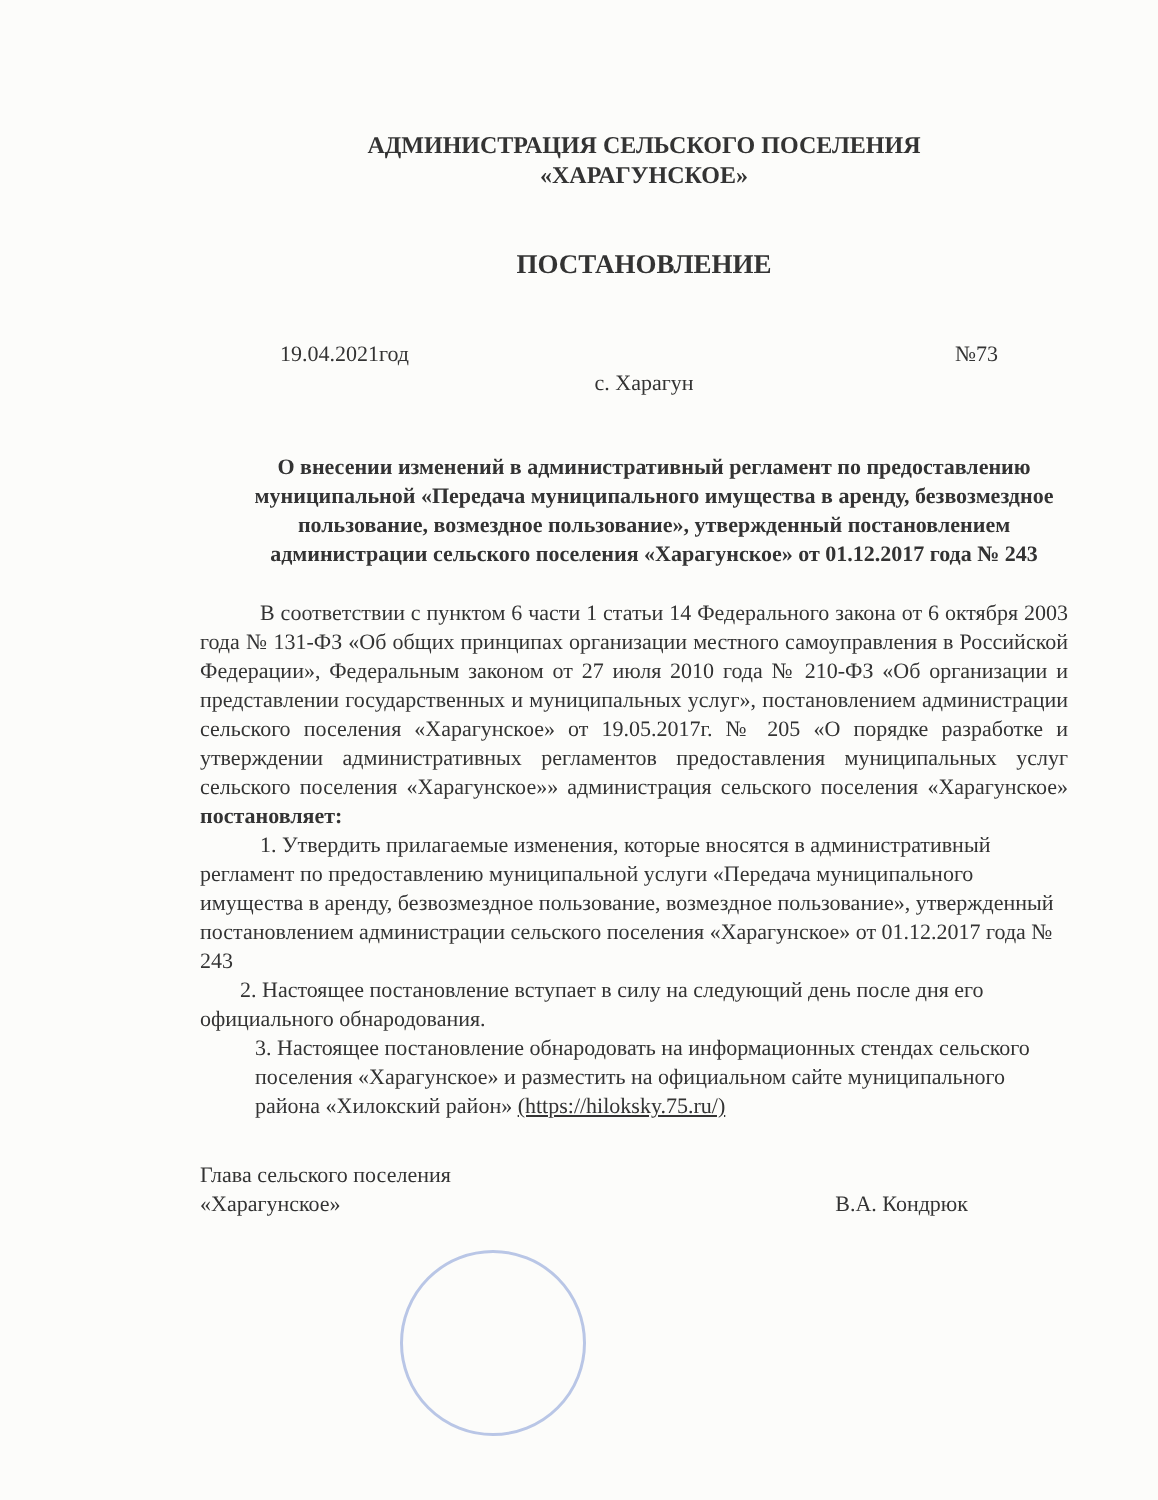АДМИНИСТРАЦИЯ СЕЛЬСКОГО ПОСЕЛЕНИЯ
«ХАРАГУНСКОЕ»
ПОСТАНОВЛЕНИЕ
19.04.2021год №73
с. Харагун
О внесении изменений в административный регламент по предоставлению муниципальной «Передача муниципального имущества в аренду, безвозмездное пользование, возмездное пользование», утвержденный постановлением администрации сельского поселения «Харагунское» от 01.12.2017 года № 243
В соответствии с пунктом 6 части 1 статьи 14 Федерального закона от 6 октября 2003 года № 131-ФЗ «Об общих принципах организации местного самоуправления в Российской Федерации», Федеральным законом от 27 июля 2010 года № 210-ФЗ «Об организации и представлении государственных и муниципальных услуг», постановлением администрации сельского поселения «Харагунское» от 19.05.2017г. № 205 «О порядке разработке и утверждении административных регламентов предоставления муниципальных услуг сельского поселения «Харагунское»» администрация сельского поселения «Харагунское» постановляет:
1. Утвердить прилагаемые изменения, которые вносятся в административный регламент по предоставлению муниципальной услуги «Передача муниципального имущества в аренду, безвозмездное пользование, возмездное пользование», утвержденный постановлением администрации сельского поселения «Харагунское» от 01.12.2017 года № 243
2. Настоящее постановление вступает в силу на следующий день после дня его официального обнародования.
3. Настоящее постановление обнародовать на информационных стендах сельского поселения «Харагунское» и разместить на официальном сайте муниципального района «Хилокский район» (https://hiloksky.75.ru/)
Глава сельского поселения
«Харагунское» В.А. Кондрюк